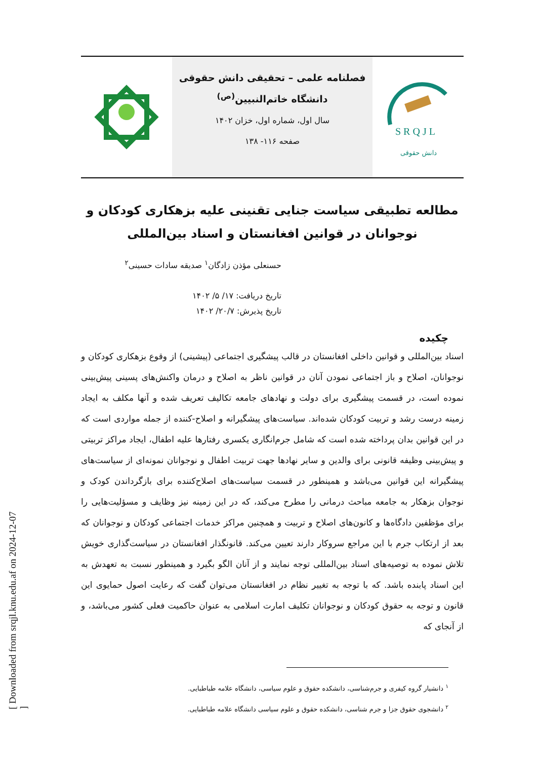[ Downloaded from srqjl.knu.edu.af on 2024-12-07 ]
فصلنامه علمی – تحقیقی دانش حقوقی
دانشگاه خاتم‌النبیین<sup>(ص)</sup>
سال اول، شماره اول، خزان ۱۴۰۲
صفحه ۱۱۶- ۱۳۸
S R Q J L
دانش حقوقی
مطالعه تطبیقی سیاست جنایی تقنینی علیه بزهکاری کودکان و نوجوانان در قوانین افغانستان و اسناد بین‌المللی
حسنعلی مؤذن زادگان<sup>۱</sup> صدیقه سادات حسینی<sup>۲</sup>
تاریخ دریافت: ۱۷/ ۵/ ۱۴۰۲
تاریخ پذیرش: ۲۰/۷/ ۱۴۰۲
چکیده
اسناد بین‌المللی و قوانین داخلی افغانستان در قالب پیشگیری اجتماعی (پیشینی) از وقوع بزهکاری کودکان و نوجوانان، اصلاح و باز اجتماعی نمودن آنان در قوانین ناظر به اصلاح و درمان واکنش‌های پسینی پیش‌بینی نموده است، در قسمت پیشگیری برای دولت و نهادهای جامعه تکالیف تعریف شده و آنها مکلف به ایجاد زمینه درست رشد و تربیت کودکان شده‌اند. سیاست‌های پیشگیرانه و اصلاح-کننده از جمله مواردی است که در این قوانین بدان پرداخته شده است که شامل جرم‌انگاری یکسری رفتارها علیه اطفال، ایجاد مراکز تربیتی و پیش‌بینی وظیفه قانونی برای والدین و سایر نهادها جهت تربیت اطفال و نوجوانان نمونه‌ای از سیاست‌های پیشگیرانه این قوانین می‌باشد و همینطور در قسمت سیاست‌های اصلاح‌کننده برای بازگرداندن کودک و نوجوان بزهکار به جامعه مباحث درمانی را مطرح می‌کند، که در این زمینه نیز وظایف و مسؤلیت‌هایی را برای مؤظفین دادگاه‌ها و کانون‌های اصلاح و تربیت و همچنین مراکز خدمات اجتماعی کودکان و نوجوانان که بعد از ارتکاب جرم با این مراجع سروکار دارند تعیین می‌کند. قانونگذار افغانستان در سیاست‌گذاری خویش تلاش نموده به توصیه‌های اسناد بین‌المللی توجه نمایند و از آنان الگو بگیرد و همینطور نسبت به تعهدش به این اسناد پابنده باشد. که با توجه به تغییر نظام در افغانستان می‌توان گفت که رعایت اصول حمایوی این قانون و توجه به حقوق کودکان و نوجوانان تکلیف امارت اسلامی به عنوان حاکمیت فعلی کشور می‌باشد، و از آنجای که
<sup>۱</sup> دانشیار گروه کیفری و جرم‌شناسی، دانشکده حقوق و علوم سیاسی، دانشگاه علامه طباطبایی.
<sup>۲</sup> دانشجوی حقوق جزا و جرم شناسی، دانشکده حقوق و علوم سیاسی دانشگاه علامه طباطبایی.